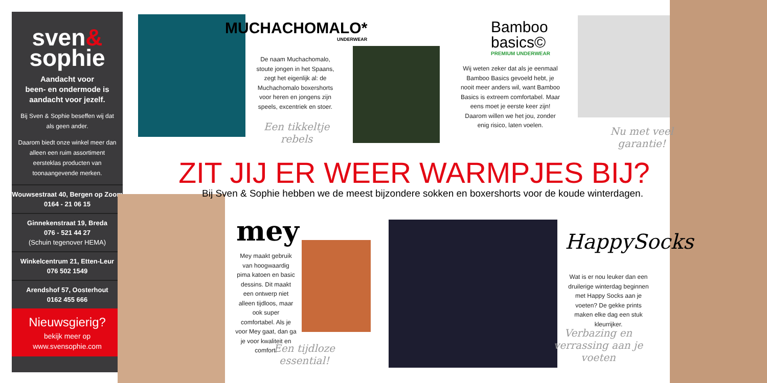sven&
sophie
Aandacht voor
been- en ondermode is aandacht voor jezelf.
Bij Sven & Sophie beseffen wij dat als geen ander.
Daarom biedt onze winkel meer dan alleen een ruim assortiment eersteklas producten van toonaangevende merken.
Wouwsestraat 40, Bergen op Zoom
0164 - 21 06 15
Ginnekenstraat 19, Breda
076 - 521 44 27
(Schuin tegenover HEMA)
Winkelcentrum 21, Etten-Leur
076 502 1549
Arendshof 57, Oosterhout
0162 455 666
Nieuwsgierig?
bekijk meer op
www.svensophie.com
MUCHACHOMALO*
UNDERWEAR
De naam Muchachomalo, stoute jongen in het Spaans, zegt het eigenlijk al: de Muchachomalo boxershorts voor heren en jongens zijn speels, excentriek en stoer.
Een tikkeltje rebels
Bamboo
basics©
PREMIUM UNDERWEAR
Wij weten zeker dat als je eenmaal Bamboo Basics gevoeld hebt, je nooit meer anders wil, want Bamboo Basics is extreem comfortabel. Maar eens moet je eerste keer zijn! Daarom willen we het jou, zonder enig risico, laten voelen.
Nu met veel garantie!
ZIT JIJ ER WEER WARMPJES BIJ?
Bij Sven & Sophie hebben we de meest bijzondere sokken en boxershorts voor de koude winterdagen.
mey
Mey maakt gebruik van hoogwaardig pima katoen en basic dessins. Dit maakt een ontwerp niet alleen tijdloos, maar ook super comfortabel. Als je voor Mey gaat, dan ga je voor kwaliteit en comfort.
Een tijdloze essential!
HappySocks
Wat is er nou leuker dan een druilerige winterdag beginnen met Happy Socks aan je voeten? De gekke prints maken elke dag een stuk kleurrijker.
Verbazing en verrassing aan je voeten